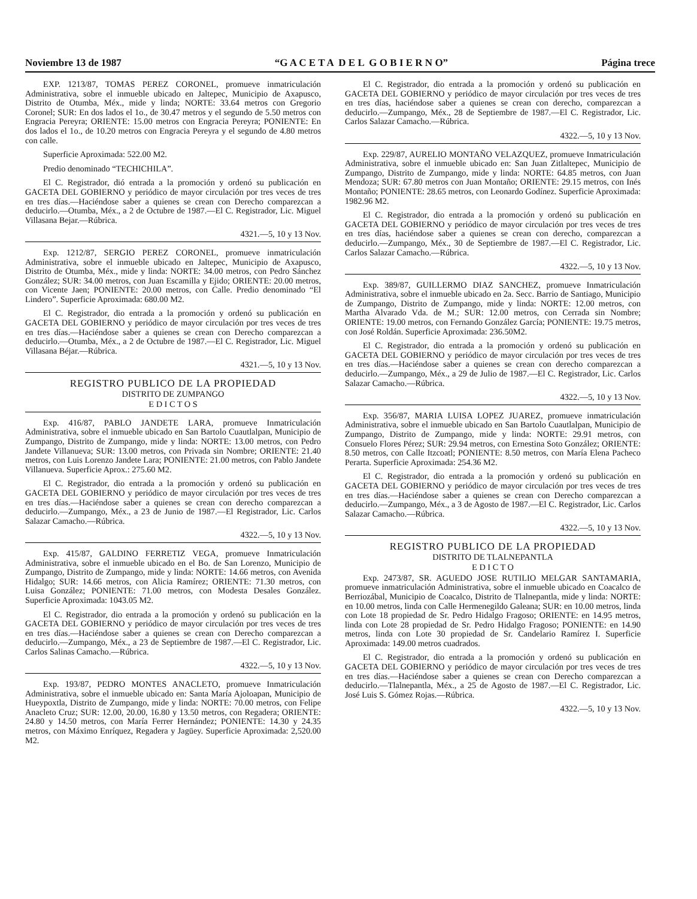Noviembre 13 de 1987 “G A C E T A D E L G O B I E R N O” Página trece
EXP. 1213/87, TOMAS PEREZ CORONEL, promueve inmatriculación Administrativa, sobre el inmueble ubicado en Jaltepec, Municipio de Axapusco, Distrito de Otumba, Méx., mide y linda; NORTE: 33.64 metros con Gregorio Coronel; SUR: En dos lados el 1o., de 30.47 metros y el segundo de 5.50 metros con Engracia Pereyra; ORIENTE: 15.00 metros con Engracia Pereyra; PONIENTE: En dos lados el 1o., de 10.20 metros con Engracia Pereyra y el segundo de 4.80 metros con calle.
Superficie Aproximada: 522.00 M2.
Predio denominado “TECHICHILA”.
El C. Registrador, dió entrada a la promoción y ordenó su publicación en GACETA DEL GOBIERNO y periódico de mayor circulación por tres veces de tres en tres días.—Haciéndose saber a quienes se crean con Derecho comparezcan a deducirlo.—Otumba, Méx., a 2 de Octubre de 1987.—El C. Registrador, Lic. Miguel Villasana Bejar.—Rúbrica.
4321.—5, 10 y 13 Nov.
Exp. 1212/87, SERGIO PEREZ CORONEL, promueve inmatriculación Administrativa, sobre el inmueble ubicado en Jaltepec, Municipio de Axapusco, Distrito de Otumba, Méx., mide y linda: NORTE: 34.00 metros, con Pedro Sánchez González; SUR: 34.00 metros, con Juan Escamilla y Ejido; ORIENTE: 20.00 metros, con Vicente Jaen; PONIENTE: 20.00 metros, con Calle. Predio denominado “El Lindero”. Superficie Aproximada: 680.00 M2.
El C. Registrador, dio entrada a la promoción y ordenó su publicación en GACETA DEL GOBIERNO y periódico de mayor circulación por tres veces de tres en tres días.—Haciéndose saber a quienes se crean con Derecho comparezcan a deducirlo.—Otumba, Méx., a 2 de Octubre de 1987.—El C. Registrador, Lic. Miguel Villasana Béjar.—Rúbrica.
4321.—5, 10 y 13 Nov.
REGISTRO PUBLICO DE LA PROPIEDAD
DISTRITO DE ZUMPANGO
E D I C T O S
Exp. 416/87, PABLO JANDETE LARA, promueve Inmatriculación Administrativa, sobre el inmueble ubicado en San Bartolo Cuautlalpan, Municipio de Zumpango, Distrito de Zumpango, mide y linda: NORTE: 13.00 metros, con Pedro Jandete Villanueva; SUR: 13.00 metros, con Privada sin Nombre; ORIENTE: 21.40 metros, con Luis Lorenzo Jandete Lara; PONIENTE: 21.00 metros, con Pablo Jandete Villanueva. Superficie Aprox.: 275.60 M2.
El C. Registrador, dio entrada a la promoción y ordenó su publicación en GACETA DEL GOBIERNO y periódico de mayor circulación por tres veces de tres en tres días.—Haciéndose saber a quienes se crean con derecho comparezcan a deducirlo.—Zumpango, Méx., a 23 de Junio de 1987.—El Registrador, Lic. Carlos Salazar Camacho.—Rúbrica.
4322.—5, 10 y 13 Nov.
Exp. 415/87, GALDINO FERRETIZ VEGA, promueve Inmatriculación Administrativa, sobre el inmueble ubicado en el Bo. de San Lorenzo, Municipio de Zumpango, Distrito de Zumpango, mide y linda: NORTE: 14.66 metros, con Avenida Hidalgo; SUR: 14.66 metros, con Alicia Ramírez; ORIENTE: 71.30 metros, con Luisa González; PONIENTE: 71.00 metros, con Modesta Desales González. Superficie Aproximada: 1043.05 M2.
El C. Registrador, dio entrada a la promoción y ordenó su publicación en la GACETA DEL GOBIERNO y periódico de mayor circulación por tres veces de tres en tres días.—Haciéndose saber a quienes se crean con Derecho comparezcan a deducirlo.—Zumpango, Méx., a 23 de Septiembre de 1987.—El C. Registrador, Lic. Carlos Salinas Camacho.—Rúbrica.
4322.—5, 10 y 13 Nov.
Exp. 193/87, PEDRO MONTES ANACLETO, promueve Inmatriculación Administrativa, sobre el inmueble ubicado en: Santa María Ajoloapan, Municipio de Hueypoxtla, Distrito de Zumpango, mide y linda: NORTE: 70.00 metros, con Felipe Anacleto Cruz; SUR: 12.00, 20.00, 16.80 y 13.50 metros, con Regadera; ORIENTE: 24.80 y 14.50 metros, con María Ferrer Hernández; PONIENTE: 14.30 y 24.35 metros, con Máximo Enríquez, Regadera y Jagüey. Superficie Aproximada: 2,520.00 M2.
El C. Registrador, dio entrada a la promoción y ordenó su publicación en GACETA DEL GOBIERNO y periódico de mayor circulación por tres veces de tres en tres días, haciéndose saber a quienes se crean con derecho, comparezcan a deducirlo.—Zumpango, Méx., 28 de Septiembre de 1987.—El C. Registrador, Lic. Carlos Salazar Camacho.—Rúbrica.
4322.—5, 10 y 13 Nov.
Exp. 229/87, AURELIO MONTAÑO VELAZQUEZ, promueve Inmatriculación Administrativa, sobre el inmueble ubicado en: San Juan Zitlaltepec, Municipio de Zumpango, Distrito de Zumpango, mide y linda: NORTE: 64.85 metros, con Juan Mendoza; SUR: 67.80 metros con Juan Montaño; ORIENTE: 29.15 metros, con Inés Montaño; PONIENTE: 28.65 metros, con Leonardo Godínez. Superficie Aproximada: 1982.96 M2.
El C. Registrador, dio entrada a la promoción y ordenó su publicación en GACETA DEL GOBIERNO y periódico de mayor circulación por tres veces de tres en tres días, haciéndose saber a quienes se crean con derecho, comparezcan a deducirlo.—Zumpango, Méx., 30 de Septiembre de 1987.—El C. Registrador, Lic. Carlos Salazar Camacho.—Rúbrica.
4322.—5, 10 y 13 Nov.
Exp. 389/87, GUILLERMO DIAZ SANCHEZ, promueve Inmatriculación Administrativa, sobre el inmueble ubicado en 2a. Secc. Barrio de Santiago, Municipio de Zumpango, Distrito de Zumpango, mide y linda: NORTE: 12.00 metros, con Martha Alvarado Vda. de M.; SUR: 12.00 metros, con Cerrada sin Nombre; ORIENTE: 19.00 metros, con Fernando González García; PONIENTE: 19.75 metros, con José Roldán. Superficie Aproximada: 236.50M2.
El C. Registrador, dio entrada a la promoción y ordenó su publicación en GACETA DEL GOBIERNO y periódico de mayor circulación por tres veces de tres en tres días.—Haciéndose saber a quienes se crean con derecho comparezcan a deducirlo.—Zumpango, Méx., a 29 de Julio de 1987.—El C. Registrador, Lic. Carlos Salazar Camacho.—Rúbrica.
4322.—5, 10 y 13 Nov.
Exp. 356/87, MARIA LUISA LOPEZ JUAREZ, promueve inmatriculación Administrativa, sobre el inmueble ubicado en San Bartolo Cuautlalpan, Municipio de Zumpango, Distrito de Zumpango, mide y linda: NORTE: 29.91 metros, con Consuelo Flores Pérez; SUR: 29.94 metros, con Ernestina Soto González; ORIENTE: 8.50 metros, con Calle Itzcoatl; PONIENTE: 8.50 metros, con María Elena Pacheco Perarta. Superficie Aproximada: 254.36 M2.
El C. Registrador, dio entrada a la promoción y ordenó su publicación en GACETA DEL GOBIERNO y periódico de mayor circulación por tres veces de tres en tres días.—Haciéndose saber a quienes se crean con Derecho comparezcan a deducirlo.—Zumpango, Méx., a 3 de Agosto de 1987.—El C. Registrador, Lic. Carlos Salazar Camacho.—Rúbrica.
4322.—5, 10 y 13 Nov.
REGISTRO PUBLICO DE LA PROPIEDAD
DISTRITO DE TLALNEPANTLA
E D I C T O
Exp. 2473/87, SR. AGUEDO JOSE RUTILIO MELGAR SANTAMARIA, promueve inmatriculación Administrativa, sobre el inmueble ubicado en Coacalco de Berriozábal, Municipio de Coacalco, Distrito de Tlalnepantla, mide y linda: NORTE: en 10.00 metros, linda con Calle Hermenegildo Galeana; SUR: en 10.00 metros, linda con Lote 18 propiedad de Sr. Pedro Hidalgo Fragoso; ORIENTE: en 14.95 metros, linda con Lote 28 propiedad de Sr. Pedro Hidalgo Fragoso; PONIENTE: en 14.90 metros, linda con Lote 30 propiedad de Sr. Candelario Ramírez I. Superficie Aproximada: 149.00 metros cuadrados.
El C. Registrador, dio entrada a la promoción y ordenó su publicación en GACETA DEL GOBIERNO y periódico de mayor circulación por tres veces de tres en tres días.—Haciéndose saber a quienes se crean con Derecho comparezcan a deducirlo.—Tlalnepantla, Méx., a 25 de Agosto de 1987.—El C. Registrador, Lic. José Luis S. Gómez Rojas.—Rúbrica.
4322.—5, 10 y 13 Nov.